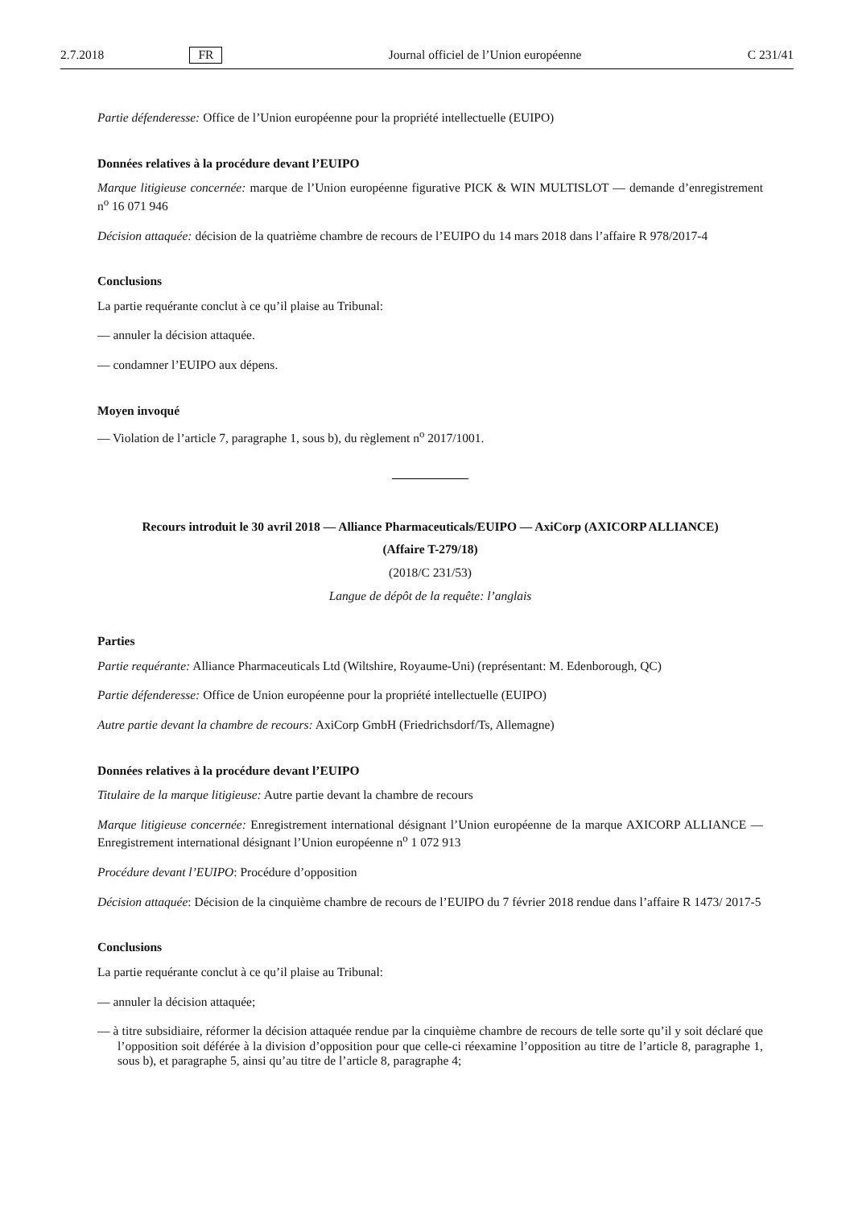2.7.2018 FR Journal officiel de l’Union européenne C 231/41
Partie défenderesse: Office de l’Union européenne pour la propriété intellectuelle (EUIPO)
Données relatives à la procédure devant l’EUIPO
Marque litigieuse concernée: marque de l’Union européenne figurative PICK & WIN MULTISLOT — demande d’enregistrement n<sup>o</sup> 16 071 946
Décision attaquée: décision de la quatrième chambre de recours de l’EUIPO du 14 mars 2018 dans l’affaire R 978/2017-4
Conclusions
La partie requérante conclut à ce qu’il plaise au Tribunal:
— annuler la décision attaquée.
— condamner l’EUIPO aux dépens.
Moyen invoqué
— Violation de l’article 7, paragraphe 1, sous b), du règlement n<sup>o</sup> 2017/1001.
Recours introduit le 30 avril 2018 — Alliance Pharmaceuticals/EUIPO — AxiCorp (AXICORP ALLIANCE)
(Affaire T-279/18)
(2018/C 231/53)
Langue de dépôt de la requête: l’anglais
Parties
Partie requérante: Alliance Pharmaceuticals Ltd (Wiltshire, Royaume-Uni) (représentant: M. Edenborough, QC)
Partie défenderesse: Office de Union européenne pour la propriété intellectuelle (EUIPO)
Autre partie devant la chambre de recours: AxiCorp GmbH (Friedrichsdorf/Ts, Allemagne)
Données relatives à la procédure devant l’EUIPO
Titulaire de la marque litigieuse: Autre partie devant la chambre de recours
Marque litigieuse concernée: Enregistrement international désignant l’Union européenne de la marque AXICORP ALLIANCE — Enregistrement international désignant l’Union européenne n<sup>o</sup> 1 072 913
Procédure devant l’EUIPO: Procédure d’opposition
Décision attaquée: Décision de la cinquième chambre de recours de l’EUIPO du 7 février 2018 rendue dans l’affaire R 1473/ 2017-5
Conclusions
La partie requérante conclut à ce qu’il plaise au Tribunal:
— annuler la décision attaquée;
— à titre subsidiaire, réformer la décision attaquée rendue par la cinquième chambre de recours de telle sorte qu’il y soit déclaré que l’opposition soit déférée à la division d’opposition pour que celle-ci réexamine l’opposition au titre de l’article 8, paragraphe 1, sous b), et paragraphe 5, ainsi qu’au titre de l’article 8, paragraphe 4;